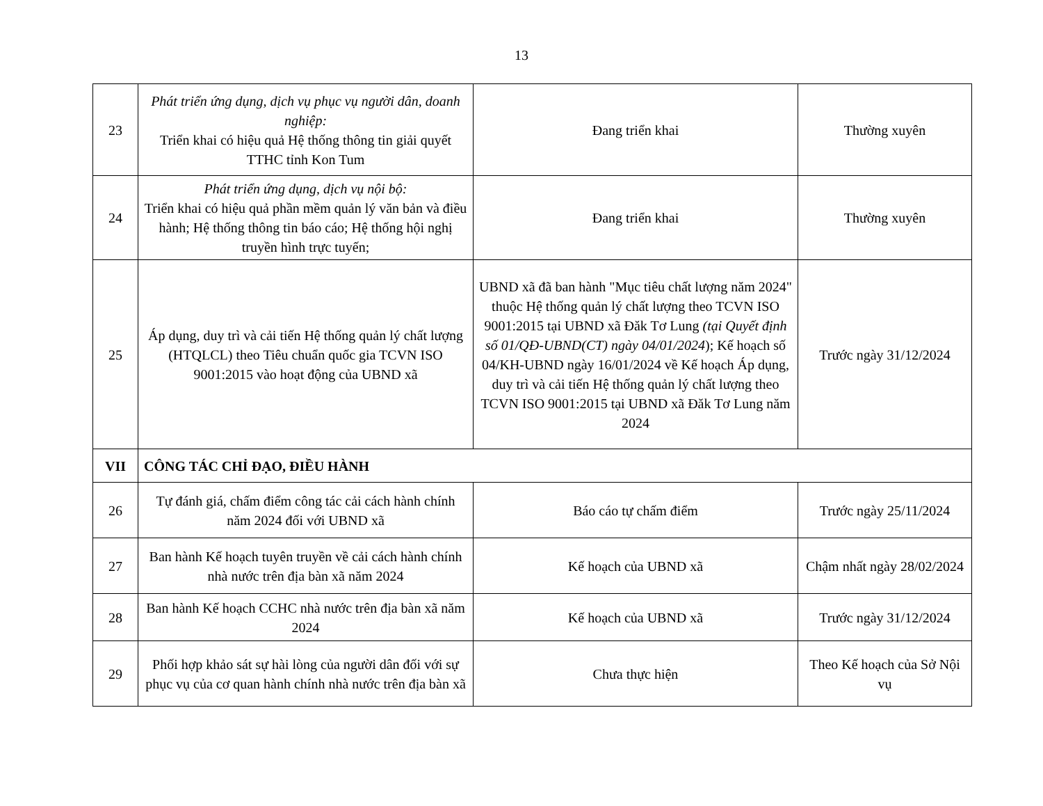13
| 23 | Phát triển ứng dụng, dịch vụ phục vụ người dân, doanh nghiệp: Triển khai có hiệu quả Hệ thống thông tin giải quyết TTHC tỉnh Kon Tum | Đang triển khai | Thường xuyên |
| 24 | Phát triển ứng dụng, dịch vụ nội bộ: Triển khai có hiệu quả phần mềm quản lý văn bản và điều hành; Hệ thống thông tin báo cáo; Hệ thống hội nghị truyền hình trực tuyến; | Đang triển khai | Thường xuyên |
| 25 | Áp dụng, duy trì và cải tiến Hệ thống quản lý chất lượng (HTQLCL) theo Tiêu chuẩn quốc gia TCVN ISO 9001:2015 vào hoạt động của UBND xã | UBND xã đã ban hành "Mục tiêu chất lượng năm 2024" thuộc Hệ thống quản lý chất lượng theo TCVN ISO 9001:2015 tại UBND xã Đăk Tơ Lung (tại Quyết định số 01/QĐ-UBND(CT) ngày 04/01/2024 ); Kế hoạch số 04/KH-UBND ngày 16/01/2024 về Kế hoạch Áp dụng, duy trì và cải tiến Hệ thống quản lý chất lượng theo TCVN ISO 9001:2015 tại UBND xã Đăk Tơ Lung năm 2024 | Trước ngày 31/12/2024 |
| VII | CÔNG TÁC CHỈ ĐẠO, ĐIỀU HÀNH | | |
| 26 | Tự đánh giá, chấm điểm công tác cải cách hành chính năm 2024 đối với UBND xã | Báo cáo tự chấm điểm | Trước ngày 25/11/2024 |
| 27 | Ban hành Kế hoạch tuyên truyền về cải cách hành chính nhà nước trên địa bàn xã năm 2024 | Kế hoạch của UBND xã | Chậm nhất ngày 28/02/2024 |
| 28 | Ban hành Kế hoạch CCHC nhà nước trên địa bàn xã năm 2024 | Kế hoạch của UBND xã | Trước ngày 31/12/2024 |
| 29 | Phối hợp khảo sát sự hài lòng của người dân đối với sự phục vụ của cơ quan hành chính nhà nước trên địa bàn xã | Chưa thực hiện | Theo Kế hoạch của Sở Nội vụ |